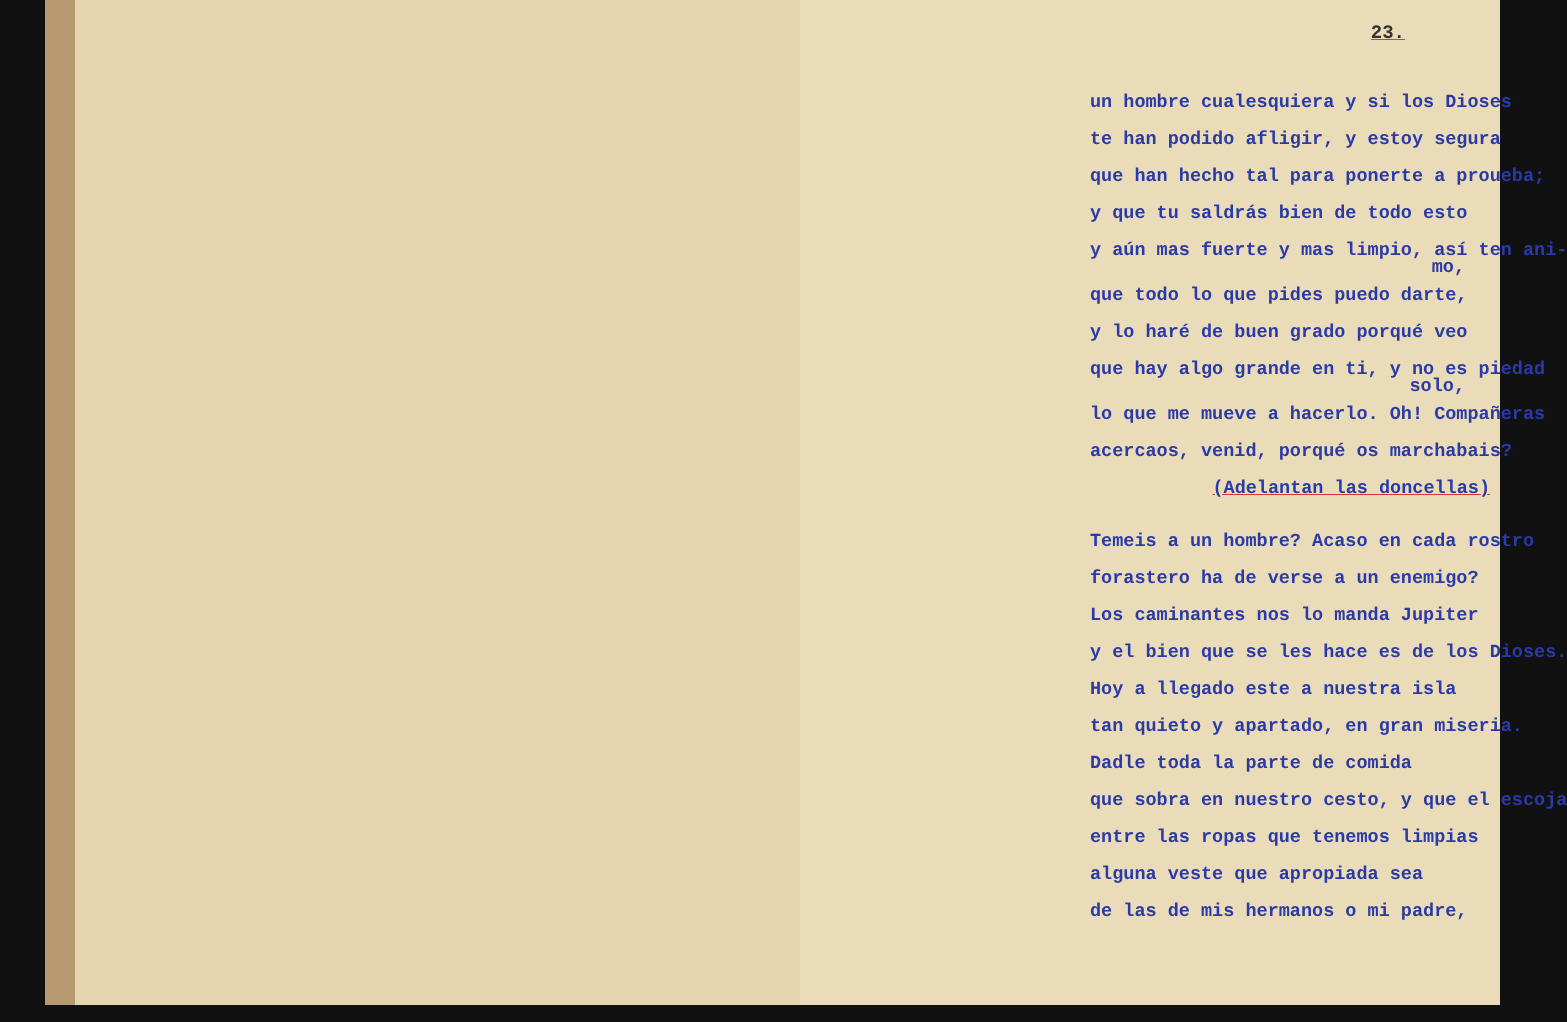23.
un hombre cualesquiera y si los Dioses
te han podido afligir, y estoy segura
que han hecho tal para ponerte a proueba;
y que tu saldrás bien de todo esto
y aún mas fuerte y mas limpio, así ten ani-
mo,
que todo lo que pides puedo darte,
y lo haré de buen grado porqué veo
que hay algo grande en ti, y no es piedad
solo,
lo que me mueve a hacerlo. Oh! Compañeras
acercaos, venid, porqué os marchabais?
(Adelantan las doncellas)
Temeis a un hombre? Acaso en cada rostro
forastero ha de verse a un enemigo?
Los caminantes nos lo manda Jupiter
y el bien que se les hace es de los Dioses.
Hoy a llegado este a nuestra isla
tan quieto y apartado, en gran miseria.
Dadle toda la parte de comida
que sobra en nuestro cesto, y que el escoja
entre las ropas que tenemos limpias
alguna veste que apropiada sea
de las de mis hermanos o mi padre,